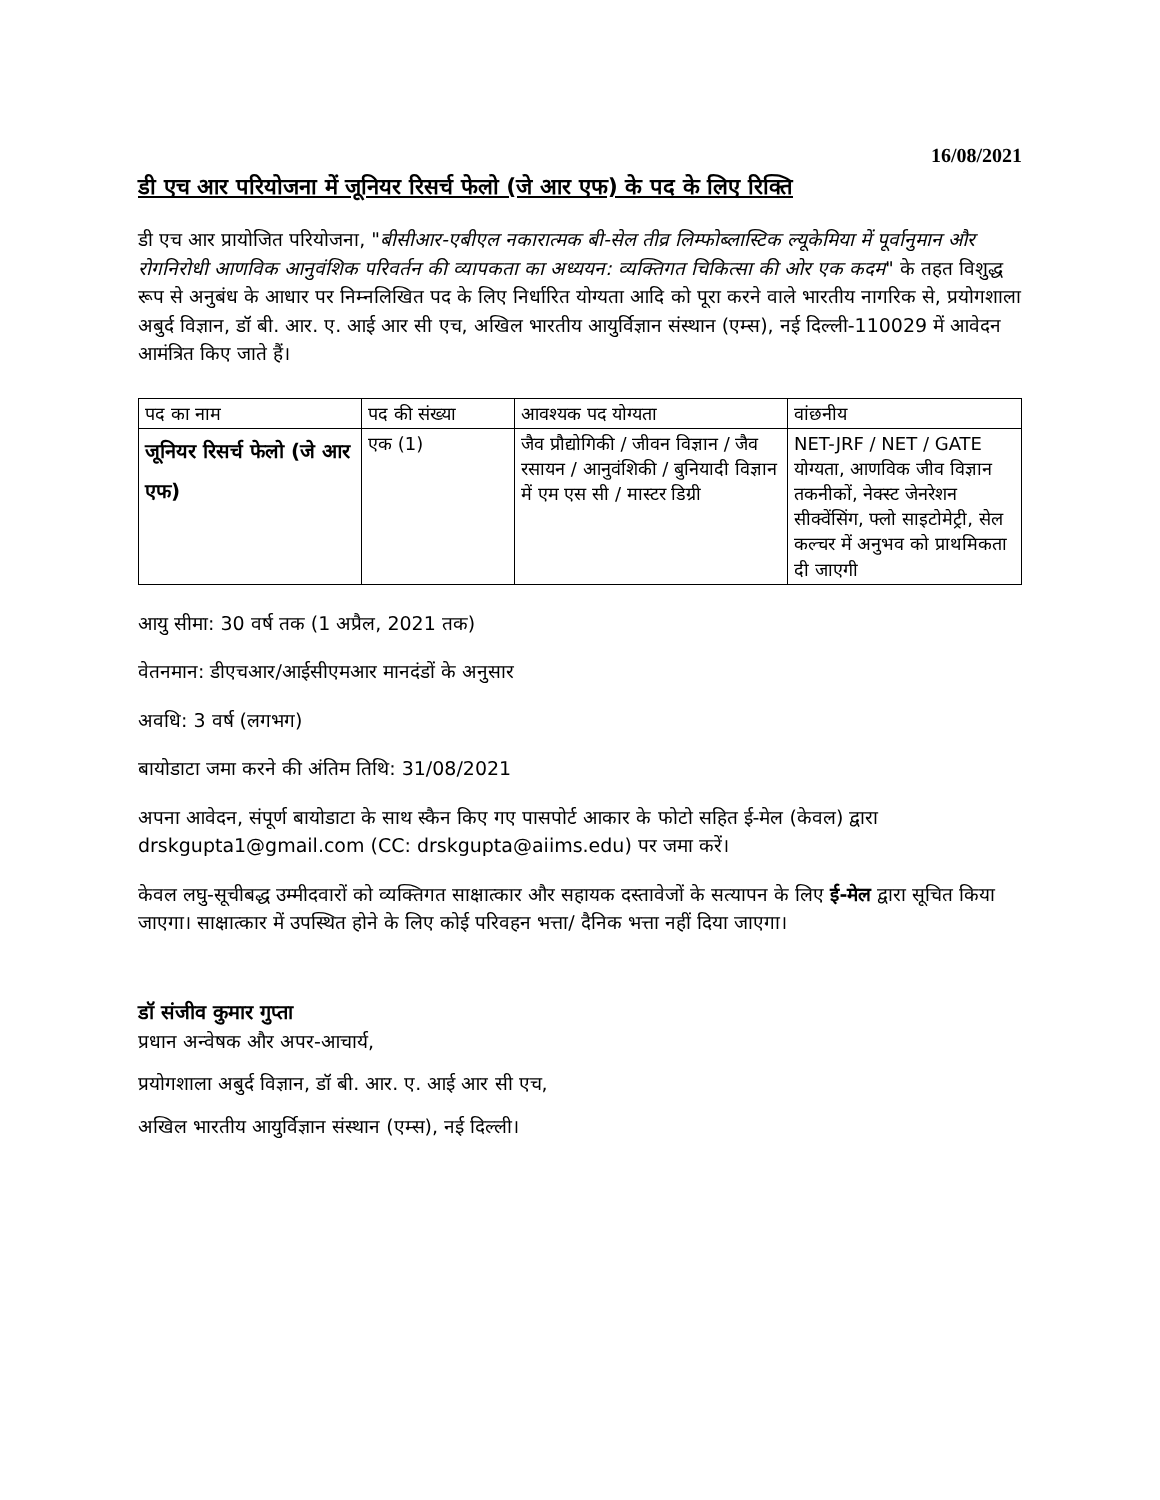16/08/2021
डी एच आर परियोजना में जूनियर रिसर्च फेलो (जे आर एफ) के पद के लिए रिक्ति
डी एच आर प्रायोजित परियोजना, "बीसीआर-एबीएल नकारात्मक बी-सेल तीव्र लिम्फोब्लास्टिक ल्यूकेमिया में पूर्वानुमान और रोगनिरोधी आणविक आनुवंशिक परिवर्तन की व्यापकता का अध्ययन: व्यक्तिगत चिकित्सा की ओर एक कदम" के तहत विशुद्ध रूप से अनुबंध के आधार पर निम्नलिखित पद के लिए निर्धारित योग्यता आदि को पूरा करने वाले भारतीय नागरिक से, प्रयोगशाला अबुर्द विज्ञान, डॉ बी. आर. ए. आई आर सी एच, अखिल भारतीय आयुर्विज्ञान संस्थान (एम्स), नई दिल्ली-110029 में आवेदन आमंत्रित किए जाते हैं।
| पद का नाम | पद की संख्या | आवश्यक पद योग्यता | वांछनीय |
| --- | --- | --- | --- |
| जूनियर रिसर्च फेलो (जे आर एफ) | एक (1) | जैव प्रौद्योगिकी / जीवन विज्ञान / जैव रसायन / आनुवंशिकी / बुनियादी विज्ञान में एम एस सी / मास्टर डिग्री | NET-JRF / NET / GATE योग्यता, आणविक जीव विज्ञान तकनीकों, नेक्स्ट जेनरेशन सीक्वेंसिंग, फ्लो साइटोमेट्री, सेल कल्चर में अनुभव को प्राथमिकता दी जाएगी |
आयु सीमा: 30 वर्ष तक (1 अप्रैल, 2021 तक)
वेतनमान: डीएचआर/आईसीएमआर मानदंडों के अनुसार
अवधि: 3 वर्ष (लगभग)
बायोडाटा जमा करने की अंतिम तिथि: 31/08/2021
अपना आवेदन, संपूर्ण बायोडाटा के साथ स्कैन किए गए पासपोर्ट आकार के फोटो सहित ई-मेल (केवल) द्वारा drskgupta1@gmail.com (CC: drskgupta@aiims.edu) पर जमा करें।
केवल लघु-सूचीबद्ध उम्मीदवारों को व्यक्तिगत साक्षात्कार और सहायक दस्तावेजों के सत्यापन के लिए ई-मेल द्वारा सूचित किया जाएगा। साक्षात्कार में उपस्थित होने के लिए कोई परिवहन भत्ता/ दैनिक भत्ता नहीं दिया जाएगा।
डॉ संजीव कुमार गुप्ता
प्रधान अन्वेषक और अपर-आचार्य,
प्रयोगशाला अबुर्द विज्ञान, डॉ बी. आर. ए. आई आर सी एच,
अखिल भारतीय आयुर्विज्ञान संस्थान (एम्स), नई दिल्ली।